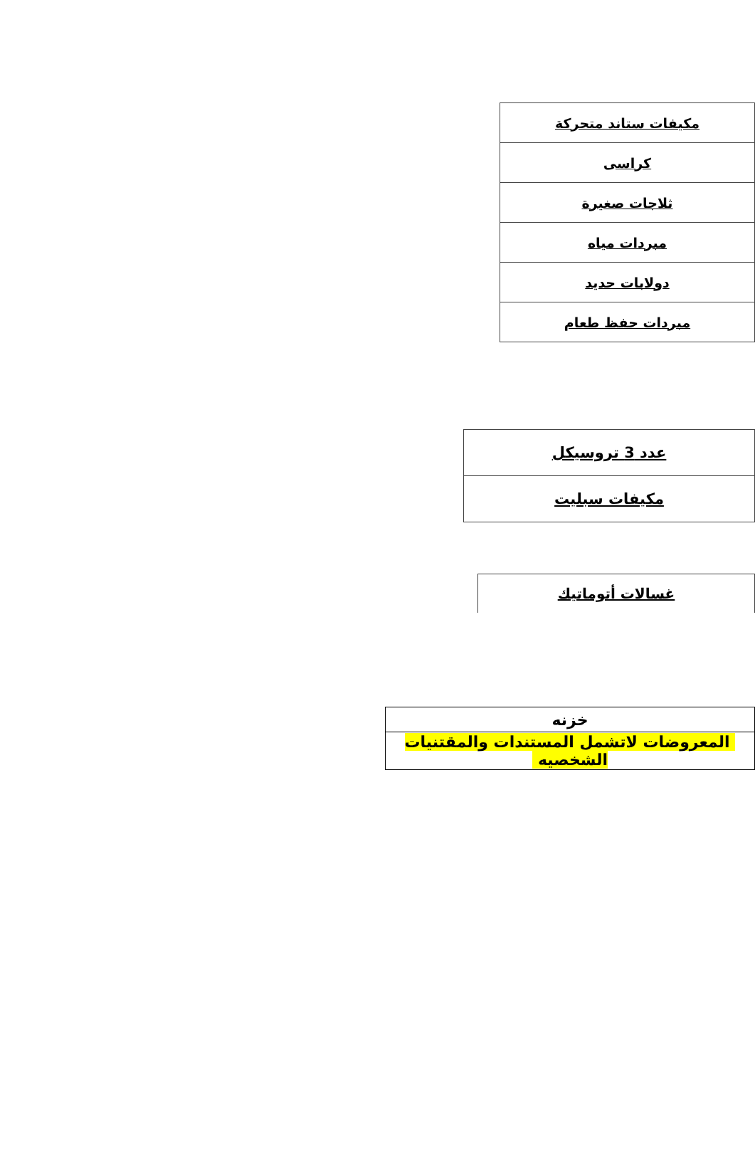| مكيفات ستاند متحركة |
| كراسى |
| ثلاجات صغيرة |
| مبردات مياه |
| دولابات حديد |
| مبردات حفظ طعام |
| عدد 3 تروسيكل |
| مكيفات سبليت |
| غسالات أتوماتيك |
| خزنه |
| المعروضات لاتشمل المستندات والمقتنيات الشخصيه |